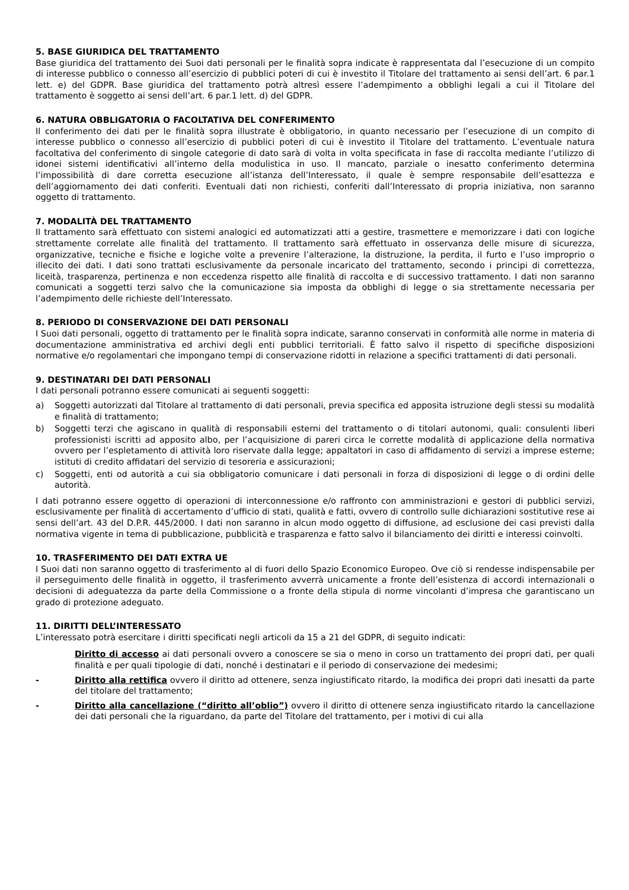5. BASE GIURIDICA DEL TRATTAMENTO
Base giuridica del trattamento dei Suoi dati personali per le finalità sopra indicate è rappresentata dal l’esecuzione di un compito di interesse pubblico o connesso all’esercizio di pubblici poteri di cui è investito il Titolare del trattamento ai sensi dell’art. 6 par.1 lett. e) del GDPR. Base giuridica del trattamento potrà altresì essere l’adempimento a obblighi legali a cui il Titolare del trattamento è soggetto ai sensi dell’art. 6 par.1 lett. d) del GDPR.
6. NATURA OBBLIGATORIA O FACOLTATIVA DEL CONFERIMENTO
Il conferimento dei dati per le finalità sopra illustrate è obbligatorio, in quanto necessario per l’esecuzione di un compito di interesse pubblico o connesso all’esercizio di pubblici poteri di cui è investito il Titolare del trattamento. L’eventuale natura facoltativa del conferimento di singole categorie di dato sarà di volta in volta specificata in fase di raccolta mediante l’utilizzo di idonei sistemi identificativi all’interno della modulistica in uso. Il mancato, parziale o inesatto conferimento determina l’impossibilità di dare corretta esecuzione all’istanza dell’Interessato, il quale è sempre responsabile dell’esattezza e dell’aggiornamento dei dati conferiti. Eventuali dati non richiesti, conferiti dall’Interessato di propria iniziativa, non saranno oggetto di trattamento.
7. MODALITÀ DEL TRATTAMENTO
Il trattamento sarà effettuato con sistemi analogici ed automatizzati atti a gestire, trasmettere e memorizzare i dati con logiche strettamente correlate alle finalità del trattamento. Il trattamento sarà effettuato in osservanza delle misure di sicurezza, organizzative, tecniche e fisiche e logiche volte a prevenire l’alterazione, la distruzione, la perdita, il furto e l’uso improprio o illecito dei dati. I dati sono trattati esclusivamente da personale incaricato del trattamento, secondo i principi di correttezza, liceità, trasparenza, pertinenza e non eccedenza rispetto alle finalità di raccolta e di successivo trattamento. I dati non saranno comunicati a soggetti terzi salvo che la comunicazione sia imposta da obblighi di legge o sia strettamente necessaria per l’adempimento delle richieste dell’Interessato.
8. PERIODO DI CONSERVAZIONE DEI DATI PERSONALI
I Suoi dati personali, oggetto di trattamento per le finalità sopra indicate, saranno conservati in conformità alle norme in materia di documentazione amministrativa ed archivi degli enti pubblici territoriali. È fatto salvo il rispetto di specifiche disposizioni normative e/o regolamentari che impongano tempi di conservazione ridotti in relazione a specifici trattamenti di dati personali.
9. DESTINATARI DEI DATI PERSONALI
I dati personali potranno essere comunicati ai seguenti soggetti:
a) Soggetti autorizzati dal Titolare al trattamento di dati personali, previa specifica ed apposita istruzione degli stessi su modalità e finalità di trattamento;
b) Soggetti terzi che agiscano in qualità di responsabili esterni del trattamento o di titolari autonomi, quali: consulenti liberi professionisti iscritti ad apposito albo, per l’acquisizione di pareri circa le corrette modalità di applicazione della normativa ovvero per l’espletamento di attività loro riservate dalla legge; appaltatori in caso di affidamento di servizi a imprese esterne; istituti di credito affidatari del servizio di tesoreria e assicurazioni;
c) Soggetti, enti od autorità a cui sia obbligatorio comunicare i dati personali in forza di disposizioni di legge o di ordini delle autorità.
I dati potranno essere oggetto di operazioni di interconnessione e/o raffronto con amministrazioni e gestori di pubblici servizi, esclusivamente per finalità di accertamento d’ufficio di stati, qualità e fatti, ovvero di controllo sulle dichiarazioni sostitutive rese ai sensi dell’art. 43 del D.P.R. 445/2000. I dati non saranno in alcun modo oggetto di diffusione, ad esclusione dei casi previsti dalla normativa vigente in tema di pubblicazione, pubblicità e trasparenza e fatto salvo il bilanciamento dei diritti e interessi coinvolti.
10. TRASFERIMENTO DEI DATI EXTRA UE
I Suoi dati non saranno oggetto di trasferimento al di fuori dello Spazio Economico Europeo. Ove ciò si rendesse indispensabile per il perseguimento delle finalità in oggetto, il trasferimento avverrà unicamente a fronte dell’esistenza di accordi internazionali o decisioni di adeguatezza da parte della Commissione o a fronte della stipula di norme vincolanti d’impresa che garantiscano un grado di protezione adeguato.
11. DIRITTI DELL’INTERESSATO
L’interessato potrà esercitare i diritti specificati negli articoli da 15 a 21 del GDPR, di seguito indicati:
Diritto di accesso ai dati personali ovvero a conoscere se sia o meno in corso un trattamento dei propri dati, per quali finalità e per quali tipologie di dati, nonché i destinatari e il periodo di conservazione dei medesimi;
- Diritto alla rettifica ovvero il diritto ad ottenere, senza ingiustificato ritardo, la modifica dei propri dati inesatti da parte del titolare del trattamento;
- Diritto alla cancellazione (“diritto all’oblio”) ovvero il diritto di ottenere senza ingiustificato ritardo la cancellazione dei dati personali che la riguardano, da parte del Titolare del trattamento, per i motivi di cui alla